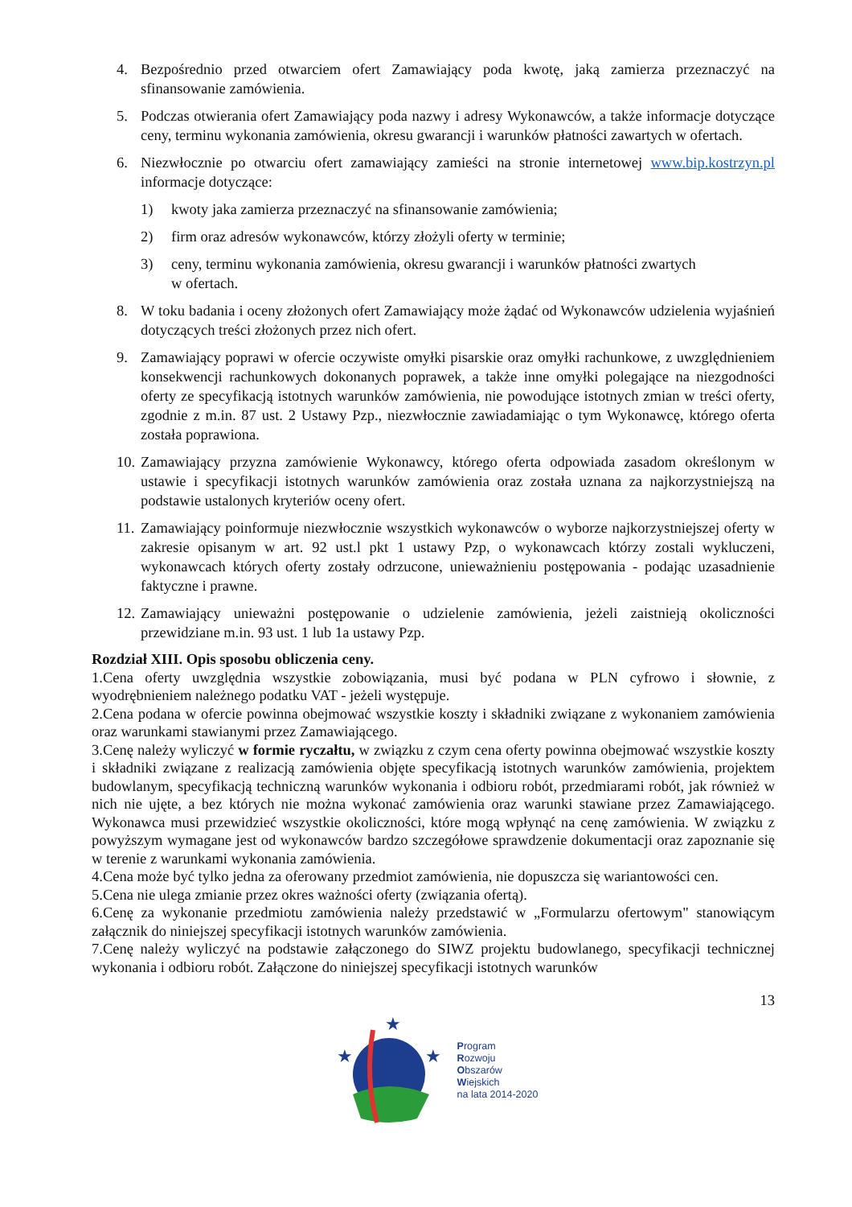4. Bezpośrednio przed otwarciem ofert Zamawiający poda kwotę, jaką zamierza przeznaczyć na sfinansowanie zamówienia.
5. Podczas otwierania ofert Zamawiający poda nazwy i adresy Wykonawców, a także informacje dotyczące ceny, terminu wykonania zamówienia, okresu gwarancji i warunków płatności zawartych w ofertach.
6. Niezwłocznie po otwarciu ofert zamawiający zamieści na stronie internetowej www.bip.kostrzyn.pl informacje dotyczące:
1) kwoty jaka zamierza przeznaczyć na sfinansowanie zamówienia;
2) firm oraz adresów wykonawców, którzy złożyli oferty w terminie;
3) ceny, terminu wykonania zamówienia, okresu gwarancji i warunków płatności zwartych
w ofertach.
8. W toku badania i oceny złożonych ofert Zamawiający może żądać od Wykonawców udzielenia wyjaśnień dotyczących treści złożonych przez nich ofert.
9. Zamawiający poprawi w ofercie oczywiste omyłki pisarskie oraz omyłki rachunkowe, z uwzględnieniem konsekwencji rachunkowych dokonanych poprawek, a także inne omyłki polegające na niezgodności oferty ze specyfikacją istotnych warunków zamówienia, nie powodujące istotnych zmian w treści oferty, zgodnie z m.in. 87 ust. 2 Ustawy Pzp., niezwłocznie zawiadamiając o tym Wykonawcę, którego oferta została poprawiona.
10. Zamawiający przyzna zamówienie Wykonawcy, którego oferta odpowiada zasadom określonym w ustawie i specyfikacji istotnych warunków zamówienia oraz została uznana za najkorzystniejszą na podstawie ustalonych kryteriów oceny ofert.
11. Zamawiający poinformuje niezwłocznie wszystkich wykonawców o wyborze najkorzystniejszej oferty w zakresie opisanym w art. 92 ust.l pkt 1 ustawy Pzp, o wykonawcach którzy zostali wykluczeni, wykonawcach których oferty zostały odrzucone, unieważnieniu postępowania - podając uzasadnienie faktyczne i prawne.
12. Zamawiający unieważni postępowanie o udzielenie zamówienia, jeżeli zaistnieją okoliczności przewidziane m.in. 93 ust. 1 lub 1a ustawy Pzp.
Rozdział XIII. Opis sposobu obliczenia ceny.
1.Cena oferty uwzględnia wszystkie zobowiązania, musi być podana w PLN cyfrowo i słownie, z wyodrębnieniem należnego podatku VAT - jeżeli występuje.
2.Cena podana w ofercie powinna obejmować wszystkie koszty i składniki związane z wykonaniem zamówienia oraz warunkami stawianymi przez Zamawiającego.
3.Cenę należy wyliczyć w formie ryczałtu, w związku z czym cena oferty powinna obejmować wszystkie koszty i składniki związane z realizacją zamówienia objęte specyfikacją istotnych warunków zamówienia, projektem budowlanym, specyfikacją techniczną warunków wykonania i odbioru robót, przedmiarami robót, jak również w nich nie ujęte, a bez których nie można wykonać zamówienia oraz warunki stawiane przez Zamawiającego. Wykonawca musi przewidzieć wszystkie okoliczności, które mogą wpłynąć na cenę zamówienia. W związku z powyższym wymagane jest od wykonawców bardzo szczegółowe sprawdzenie dokumentacji oraz zapoznanie się w terenie z warunkami wykonania zamówienia.
4.Cena może być tylko jedna za oferowany przedmiot zamówienia, nie dopuszcza się wariantowości cen.
5.Cena nie ulega zmianie przez okres ważności oferty (związania ofertą).
6.Cenę za wykonanie przedmiotu zamówienia należy przedstawić w „Formularzu ofertowym" stanowiącym załącznik do niniejszej specyfikacji istotnych warunków zamówienia.
7.Cenę należy wyliczyć na podstawie załączonego do SIWZ projektu budowlanego, specyfikacji technicznej wykonania i odbioru robót. Załączone do niniejszej specyfikacji istotnych warunków
13
★
★
★
Program
Rozwoju
Obszarów
Wiejskich
na lata 2014-2020